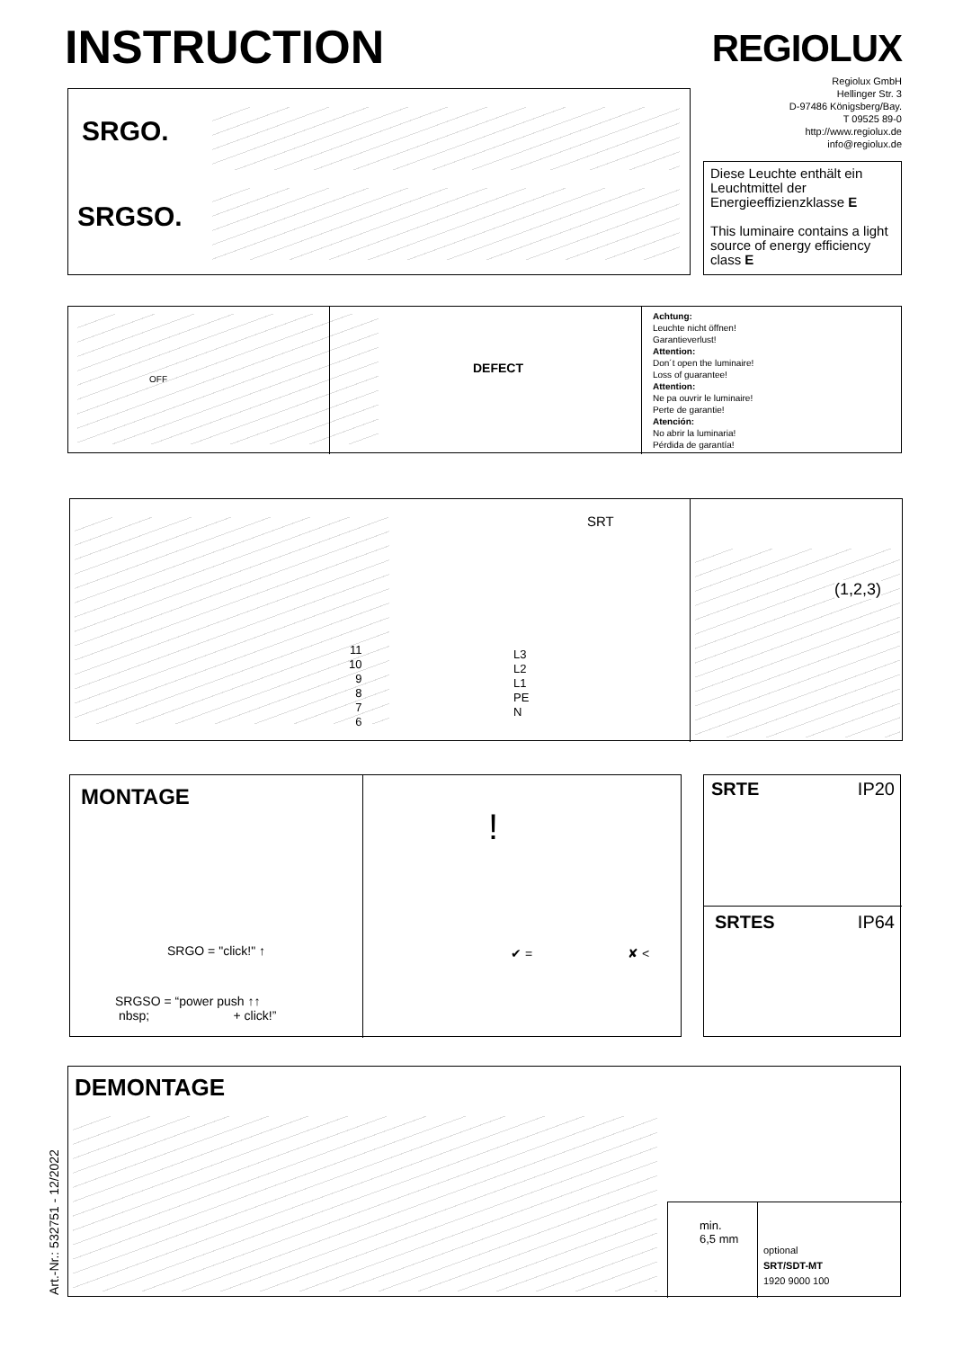INSTRUCTION REGIOLUX
Regiolux GmbH
Hellinger Str. 3
D-97486 Königsberg/Bay.
T 09525 89-0
http://www.regiolux.de
info@regiolux.de
SRGO.
SRGSO.
Diese Leuchte enthält ein Leuchtmittel der Energieeffizienzklasse E
This luminaire contains a light source of energy efficiency class E
OFF
DEFECT
Achtung:
Leuchte nicht öffnen!
Garantieverlust!
Attention:
Don´t open the luminaire!
Loss of guarantee!
Attention:
Ne pa ouvrir le luminaire!
Perte de garantie!
Atención:
No abrir la luminaria!
Pérdida de garantía!
SRT
11
10
9
8
7
6
L3
L2
L1
PE
N
(1,2,3)
MONTAGE
SRGO = "click!" ↑
SRGSO = “power push ↑↑
nbsp; + click!”
!
✔ = ✘ <
SRTE IP20
SRTES IP64
DEMONTAGE
min.
6,5 mm
optional
SRT/SDT-MT
1920 9000 100
Art.-Nr.: 532751 - 12/2022